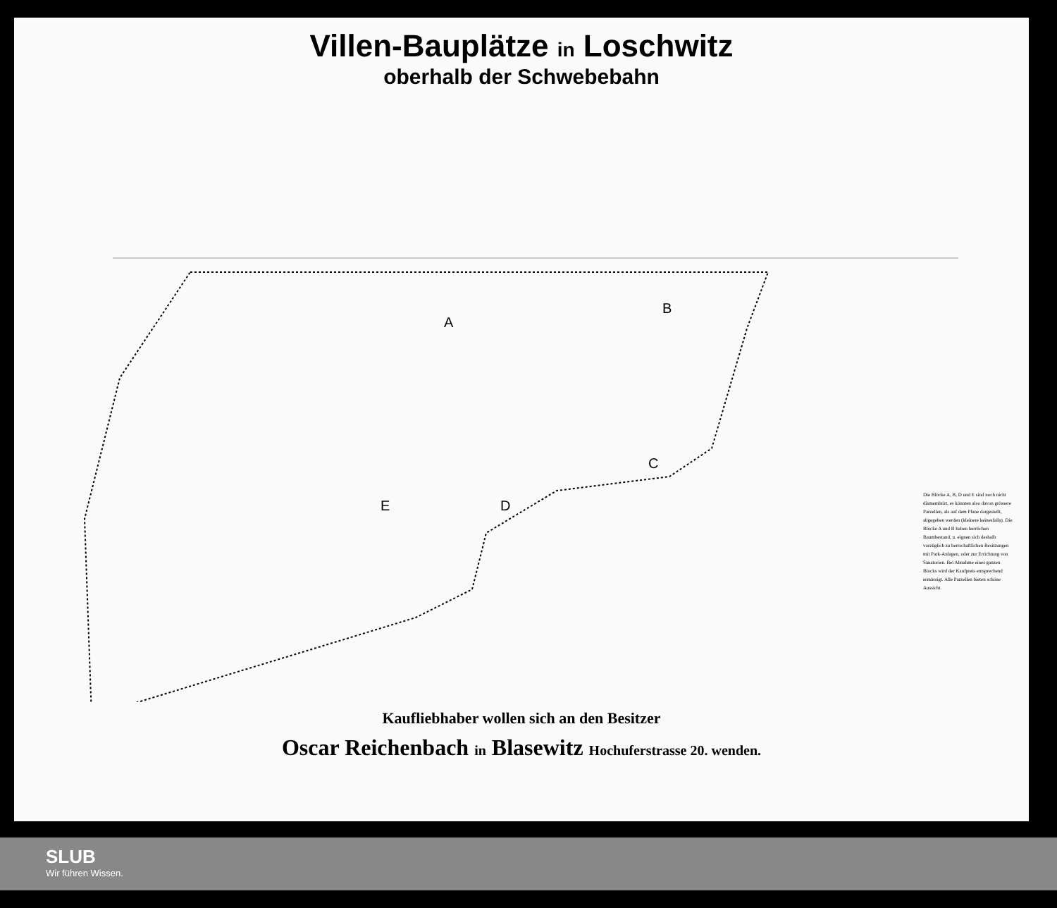Villen-Bauplätze in Loschwitz
oberhalb der Schwebebahn
A
B
C
D
E
Die Blöcke A, B, D und E sind noch nicht dismembrirt, es könnten also davon grössere Parzellen, als auf dem Plane dargestellt, abgegeben werden (kleinere keinesfalls). Die Blöcke A und B haben herrlichen Baumbestand, u. eignen sich deshalb vorzüglich zu herrschaftlichen Besitzungen mit Park-Anlagen, oder zur Errichtung von Sanatorien. Bei Abnahme eines ganzen Blocks wird der Kaufpreis entsprechend ermässigt. Alle Parzellen bieten schöne Aussicht.
Kaufliebhaber wollen sich an den Besitzer
Oscar Reichenbach in Blasewitz Hochuferstrasse 20. wenden.
SLUB
Wir führen Wissen.